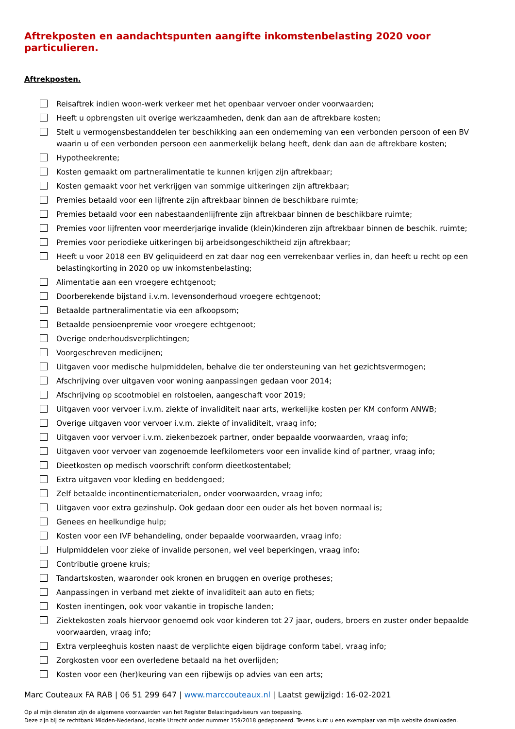Aftrekposten en aandachtspunten aangifte inkomstenbelasting 2020 voor particulieren.
Aftrekposten.
Reisaftrek indien woon-werk verkeer met het openbaar vervoer onder voorwaarden;
Heeft u opbrengsten uit overige werkzaamheden, denk dan aan de aftrekbare kosten;
Stelt u vermogensbestanddelen ter beschikking aan een onderneming van een verbonden persoon of een BV waarin u of een verbonden persoon een aanmerkelijk belang heeft, denk dan aan de aftrekbare kosten;
Hypotheekrente;
Kosten gemaakt om partneralimentatie te kunnen krijgen zijn aftrekbaar;
Kosten gemaakt voor het verkrijgen van sommige uitkeringen zijn aftrekbaar;
Premies betaald voor een lijfrente zijn aftrekbaar binnen de beschikbare ruimte;
Premies betaald voor een nabestaandenlijfrente zijn aftrekbaar binnen de beschikbare ruimte;
Premies voor lijfrenten voor meerderjarige invalide (klein)kinderen zijn aftrekbaar binnen de beschik. ruimte;
Premies voor periodieke uitkeringen bij arbeidsongeschiktheid zijn aftrekbaar;
Heeft u voor 2018 een BV geliquideerd en zat daar nog een verrekenbaar verlies in, dan heeft u recht op een belastingkorting in 2020 op uw inkomstenbelasting;
Alimentatie aan een vroegere echtgenoot;
Doorberekende bijstand i.v.m. levensonderhoud vroegere echtgenoot;
Betaalde partneralimentatie via een afkoopsom;
Betaalde pensioenpremie voor vroegere echtgenoot;
Overige onderhoudsverplichtingen;
Voorgeschreven medicijnen;
Uitgaven voor medische hulpmiddelen, behalve die ter ondersteuning van het gezichtsvermogen;
Afschrijving over uitgaven voor woning aanpassingen gedaan voor 2014;
Afschrijving op scootmobiel en rolstoelen, aangeschaft voor 2019;
Uitgaven voor vervoer i.v.m. ziekte of invaliditeit naar arts, werkelijke kosten per KM conform ANWB;
Overige uitgaven voor vervoer i.v.m. ziekte of invaliditeit, vraag info;
Uitgaven voor vervoer i.v.m. ziekenbezoek partner, onder bepaalde voorwaarden, vraag info;
Uitgaven voor vervoer van zogenoemde leefkilometers voor een invalide kind of partner, vraag info;
Dieetkosten op medisch voorschrift conform dieetkostentabel;
Extra uitgaven voor kleding en beddengoed;
Zelf betaalde incontinentiematerialen, onder voorwaarden, vraag info;
Uitgaven voor extra gezinshulp. Ook gedaan door een ouder als het boven normaal is;
Genees en heelkundige hulp;
Kosten voor een IVF behandeling, onder bepaalde voorwaarden, vraag info;
Hulpmiddelen voor zieke of invalide personen, wel veel beperkingen, vraag info;
Contributie groene kruis;
Tandartskosten, waaronder ook kronen en bruggen en overige protheses;
Aanpassingen in verband met ziekte of invaliditeit aan auto en fiets;
Kosten inentingen, ook voor vakantie in tropische landen;
Ziektekosten zoals hiervoor genoemd ook voor kinderen tot 27 jaar, ouders, broers en zuster onder bepaalde voorwaarden, vraag info;
Extra verpleeghuis kosten naast de verplichte eigen bijdrage conform tabel, vraag info;
Zorgkosten voor een overledene betaald na het overlijden;
Kosten voor een (her)keuring van een rijbewijs op advies van een arts;
Marc Couteaux FA RAB | 06 51 299 647 | www.marccouteaux.nl | Laatst gewijzigd: 16-02-2021
Op al mijn diensten zijn de algemene voorwaarden van het Register Belastingadviseurs van toepassing.
Deze zijn bij de rechtbank Midden-Nederland, locatie Utrecht onder nummer 159/2018 gedeponeerd. Tevens kunt u een exemplaar van mijn website downloaden.